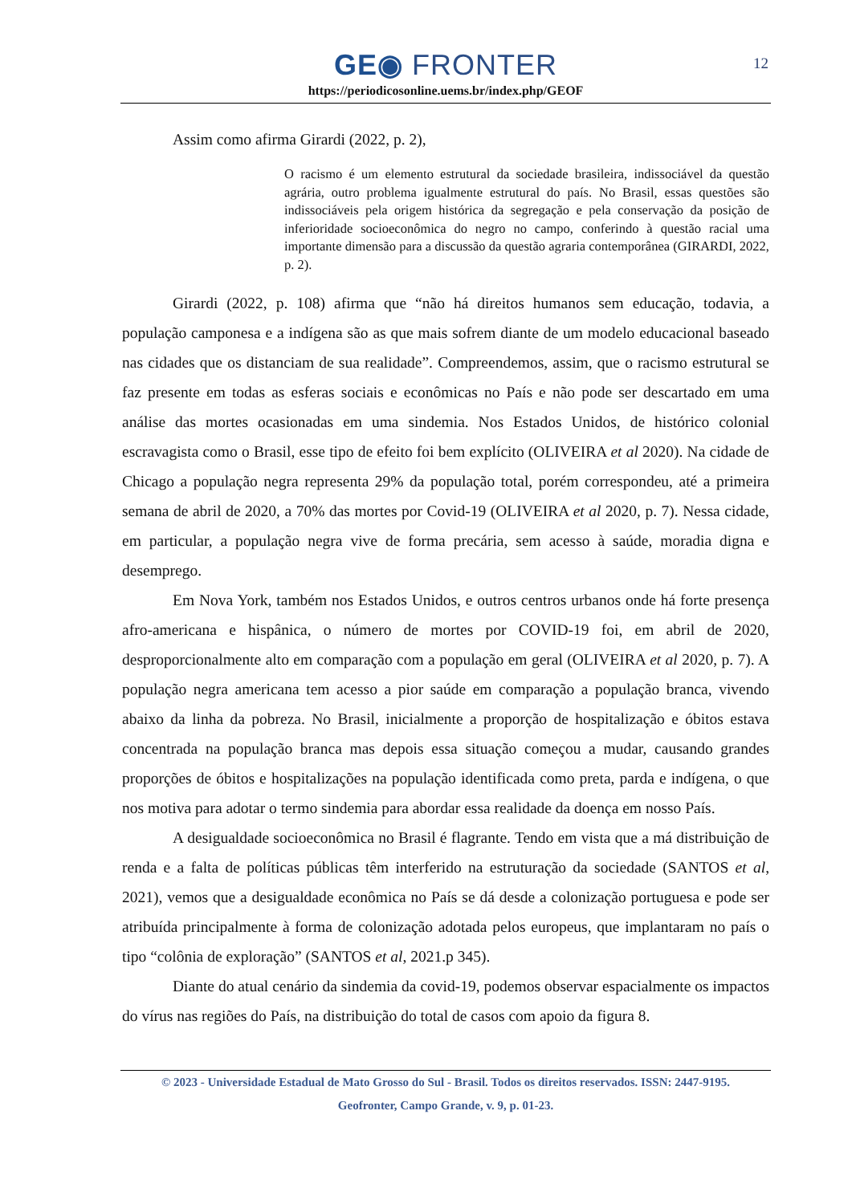12
GE◉ FRONTER
https://periodicosonline.uems.br/index.php/GEOF
Assim como afirma Girardi (2022, p. 2),
O racismo é um elemento estrutural da sociedade brasileira, indissociável da questão agrária, outro problema igualmente estrutural do país. No Brasil, essas questões são indissociáveis pela origem histórica da segregação e pela conservação da posição de inferioridade socioeconômica do negro no campo, conferindo à questão racial uma importante dimensão para a discussão da questão agraria contemporânea (GIRARDI, 2022, p. 2).
Girardi (2022, p. 108) afirma que “não há direitos humanos sem educação, todavia, a população camponesa e a indígena são as que mais sofrem diante de um modelo educacional baseado nas cidades que os distanciam de sua realidade”. Compreendemos, assim, que o racismo estrutural se faz presente em todas as esferas sociais e econômicas no País e não pode ser descartado em uma análise das mortes ocasionadas em uma sindemia. Nos Estados Unidos, de histórico colonial escravagista como o Brasil, esse tipo de efeito foi bem explícito (OLIVEIRA et al 2020). Na cidade de Chicago a população negra representa 29% da população total, porém correspondeu, até a primeira semana de abril de 2020, a 70% das mortes por Covid-19 (OLIVEIRA et al 2020, p. 7). Nessa cidade, em particular, a população negra vive de forma precária, sem acesso à saúde, moradia digna e desemprego.
Em Nova York, também nos Estados Unidos, e outros centros urbanos onde há forte presença afro-americana e hispânica, o número de mortes por COVID-19 foi, em abril de 2020, desproporcionalmente alto em comparação com a população em geral (OLIVEIRA et al 2020, p. 7). A população negra americana tem acesso a pior saúde em comparação a população branca, vivendo abaixo da linha da pobreza. No Brasil, inicialmente a proporção de hospitalização e óbitos estava concentrada na população branca mas depois essa situação começou a mudar, causando grandes proporções de óbitos e hospitalizações na população identificada como preta, parda e indígena, o que nos motiva para adotar o termo sindemia para abordar essa realidade da doença em nosso País.
A desigualdade socioeconômica no Brasil é flagrante. Tendo em vista que a má distribuição de renda e a falta de políticas públicas têm interferido na estruturação da sociedade (SANTOS et al, 2021), vemos que a desigualdade econômica no País se dá desde a colonização portuguesa e pode ser atribuída principalmente à forma de colonização adotada pelos europeus, que implantaram no país o tipo “colônia de exploração” (SANTOS et al, 2021.p 345).
Diante do atual cenário da sindemia da covid-19, podemos observar espacialmente os impactos do vírus nas regiões do País, na distribuição do total de casos com apoio da figura 8.
© 2023 - Universidade Estadual de Mato Grosso do Sul - Brasil. Todos os direitos reservados. ISSN: 2447-9195.
Geofronter, Campo Grande, v. 9, p. 01-23.